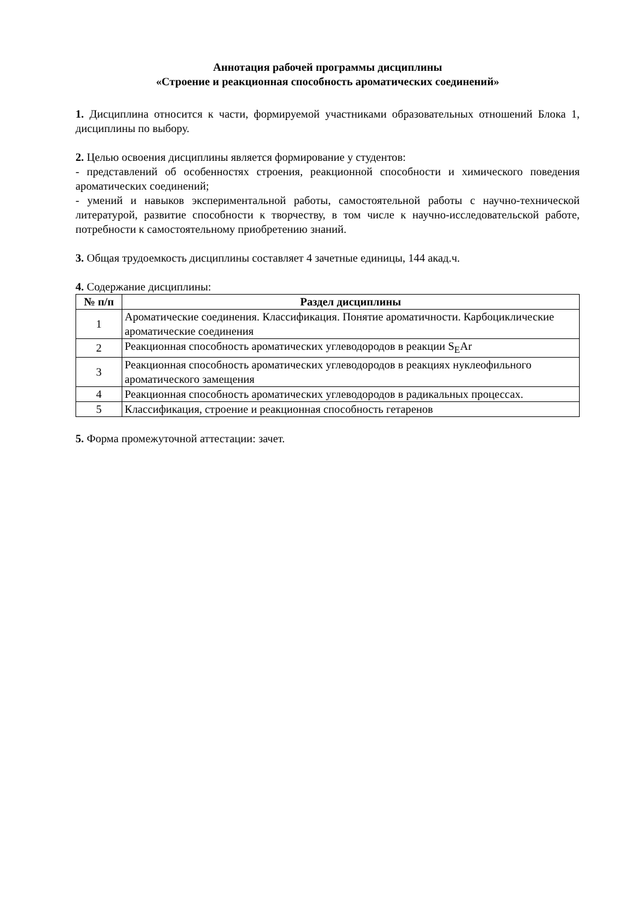Аннотация рабочей программы дисциплины
«Строение и реакционная способность ароматических соединений»
1. Дисциплина относится к части, формируемой участниками образовательных отношений Блока 1, дисциплины по выбору.
2. Целью освоения дисциплины является формирование у студентов:
- представлений об особенностях строения, реакционной способности и химического поведения ароматических соединений;
- умений и навыков экспериментальной работы, самостоятельной работы с научно-технической литературой, развитие способности к творчеству, в том числе к научно-исследовательской работе, потребности к самостоятельному приобретению знаний.
3. Общая трудоемкость дисциплины составляет 4 зачетные единицы, 144 акад.ч.
4. Содержание дисциплины:
| № п/п | Раздел дисциплины |
| --- | --- |
| 1 | Ароматические соединения. Классификация. Понятие ароматичности. Карбоциклические ароматические соединения |
| 2 | Реакционная способность ароматических углеводородов в реакции S<sub>E</sub>Ar |
| 3 | Реакционная способность ароматических углеводородов в реакциях нуклеофильного ароматического замещения |
| 4 | Реакционная способность ароматических углеводородов в радикальных процессах. |
| 5 | Классификация, строение и реакционная способность гетаренов |
5. Форма промежуточной аттестации: зачет.